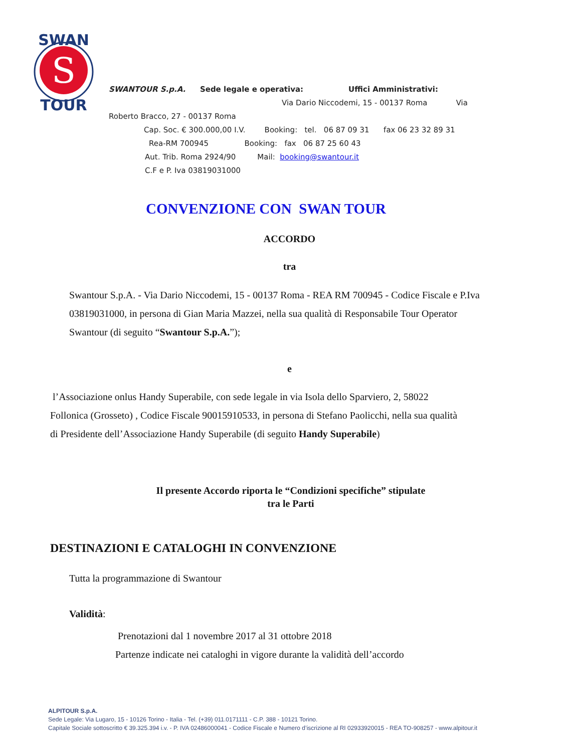S
SWAN
TOUR
SWANTOUR S.p.A. Sede legale e operativa: Uffici Amministrativi:
Via Dario Niccodemi, 15 - 00137 Roma Via
Roberto Bracco, 27 - 00137 Roma
Cap. Soc. € 300.000,00 I.V. Booking: tel. 06 87 09 31 fax 06 23 32 89 31
Rea-RM 700945 Booking: fax 06 87 25 60 43
Aut. Trib. Roma 2924/90 Mail: booking@swantour.it
C.F e P. Iva 03819031000
CONVENZIONE CON SWAN TOUR
ACCORDO
tra
Swantour S.p.A. - Via Dario Niccodemi, 15 - 00137 Roma - REA RM 700945 - Codice Fiscale e P.Iva 03819031000, in persona di Gian Maria Mazzei, nella sua qualità di Responsabile Tour Operator Swantour (di seguito “Swantour S.p.A.”);
e
l’Associazione onlus Handy Superabile, con sede legale in via Isola dello Sparviero, 2, 58022 Follonica (Grosseto) , Codice Fiscale 90015910533, in persona di Stefano Paolicchi, nella sua qualità di Presidente dell’Associazione Handy Superabile (di seguito Handy Superabile)
Il presente Accordo riporta le “Condizioni specifiche” stipulate tra le Parti
DESTINAZIONI E CATALOGHI IN CONVENZIONE
Tutta la programmazione di Swantour
Validità:
Prenotazioni dal 1 novembre 2017 al 31 ottobre 2018
Partenze indicate nei cataloghi in vigore durante la validità dell’accordo
ALPITOUR S.p.A.
Sede Legale: Via Lugaro, 15 - 10126 Torino - Italia - Tel. (+39) 011.0171111 - C.P. 388 - 10121 Torino.
Capitale Sociale sottoscritto € 39.325.394 i.v. - P. IVA 02486000041 - Codice Fiscale e Numero d’iscrizione al RI 02933920015 - REA TO-908257 - www.alpitour.it